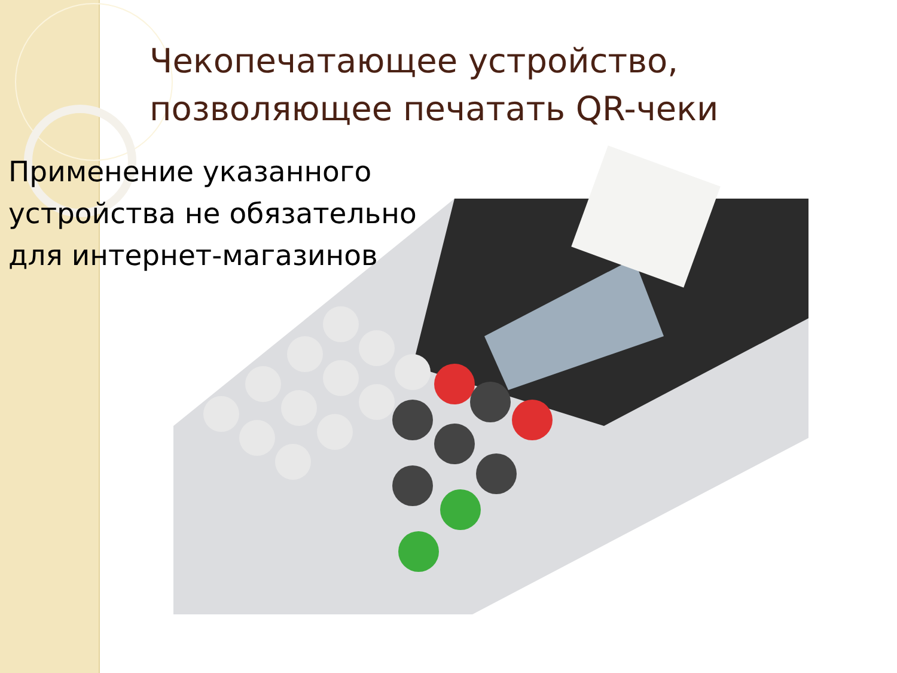Чекопечатающее устройство, позволяющее печатать QR-чеки
Применение указанного устройства не обязательно для интернет-магазинов